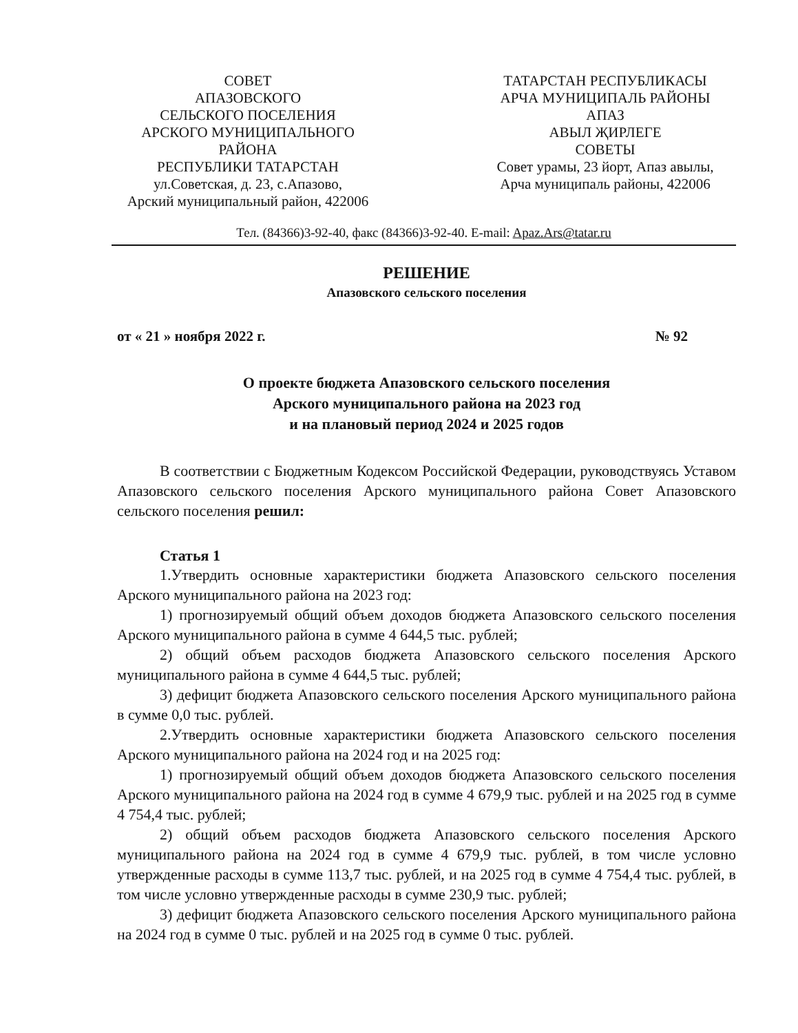СОВЕТ
АПАЗОВСКОГО
СЕЛЬСКОГО ПОСЕЛЕНИЯ
АРСКОГО МУНИЦИПАЛЬНОГО РАЙОНА
РЕСПУБЛИКИ ТАТАРСТАН
ул.Советская, д. 23, с.Апазово,
Арский муниципальный район, 422006
ТАТАРСТАН РЕСПУБЛИКАСЫ
АРЧА МУНИЦИПАЛЬ РАЙОНЫ
АПАЗ
АВЫЛ ҖИРЛЕГЕ
СОВЕТЫ
Совет урамы, 23 йорт, Апаз авылы,
Арча муниципаль районы, 422006
Тел. (84366)3-92-40, факс (84366)3-92-40. E-mail: Apaz.Ars@tatar.ru
РЕШЕНИЕ
Апазовского сельского поселения
от « 21 » ноября 2022 г. № 92
О проекте бюджета Апазовского сельского поселения
Арского муниципального района на 2023 год
и на плановый период 2024 и 2025 годов
В соответствии с Бюджетным Кодексом Российской Федерации, руководствуясь Уставом Апазовского сельского поселения Арского муниципального района Совет Апазовского сельского поселения решил:
Статья 1
1.Утвердить основные характеристики бюджета Апазовского сельского поселения Арского муниципального района на 2023 год:
1) прогнозируемый общий объем доходов бюджета Апазовского сельского поселения Арского муниципального района в сумме 4 644,5 тыс. рублей;
2) общий объем расходов бюджета Апазовского сельского поселения Арского муниципального района в сумме 4 644,5 тыс. рублей;
3) дефицит бюджета Апазовского сельского поселения Арского муниципального района в сумме 0,0 тыс. рублей.
2.Утвердить основные характеристики бюджета Апазовского сельского поселения Арского муниципального района на 2024 год и на 2025 год:
1) прогнозируемый общий объем доходов бюджета Апазовского сельского поселения Арского муниципального района на 2024 год в сумме 4 679,9 тыс. рублей и на 2025 год в сумме 4 754,4 тыс. рублей;
2) общий объем расходов бюджета Апазовского сельского поселения Арского муниципального района на 2024 год в сумме 4 679,9 тыс. рублей, в том числе условно утвержденные расходы в сумме 113,7 тыс. рублей, и на 2025 год в сумме 4 754,4 тыс. рублей, в том числе условно утвержденные расходы в сумме 230,9 тыс. рублей;
3) дефицит бюджета Апазовского сельского поселения Арского муниципального района на 2024 год в сумме 0 тыс. рублей и на 2025 год в сумме 0 тыс. рублей.